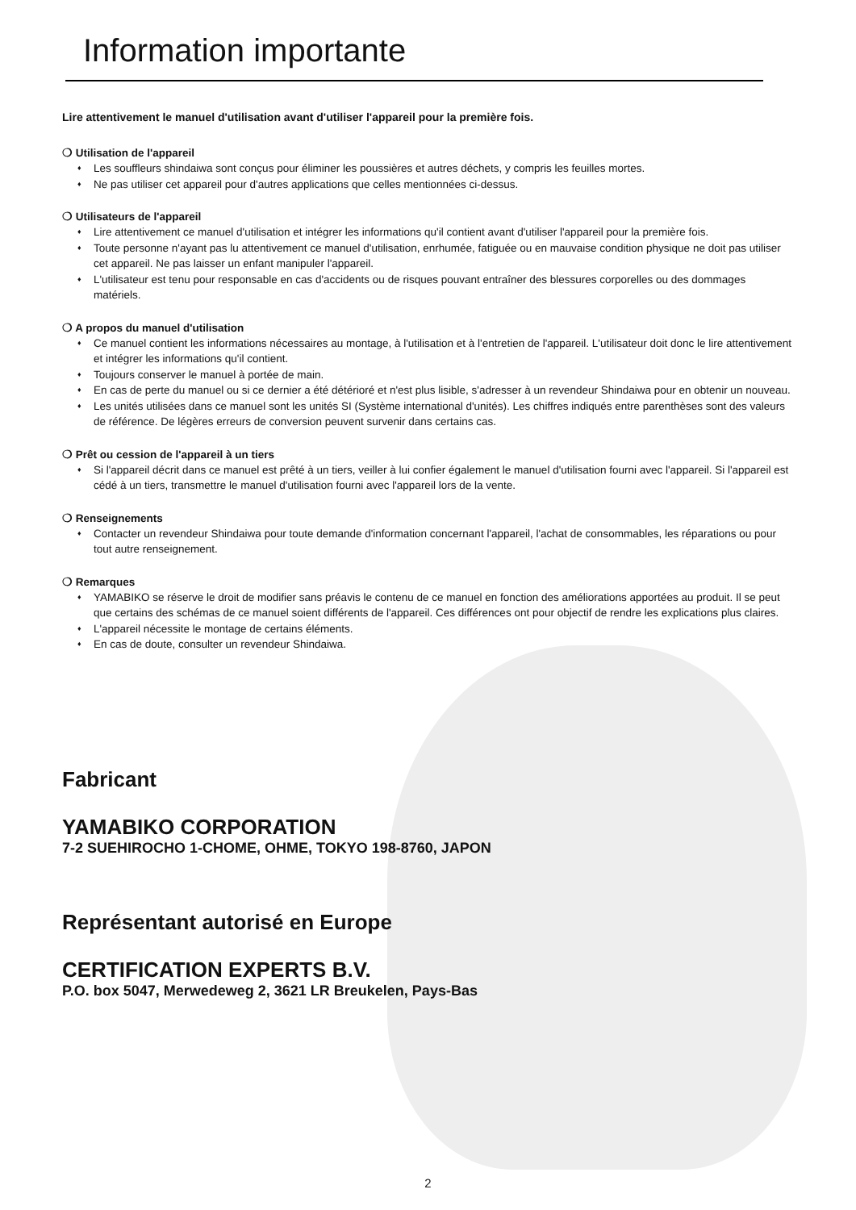Information importante
Lire attentivement le manuel d'utilisation avant d'utiliser l'appareil pour la première fois.
❍ Utilisation de l'appareil
♦ Les souffleurs shindaiwa sont conçus pour éliminer les poussières et autres déchets, y compris les feuilles mortes.
♦ Ne pas utiliser cet appareil pour d'autres applications que celles mentionnées ci-dessus.
❍ Utilisateurs de l'appareil
♦ Lire attentivement ce manuel d'utilisation et intégrer les informations qu'il contient avant d'utiliser l'appareil pour la première fois.
♦ Toute personne n'ayant pas lu attentivement ce manuel d'utilisation, enrhumée, fatiguée ou en mauvaise condition physique ne doit pas utiliser cet appareil. Ne pas laisser un enfant manipuler l'appareil.
♦ L'utilisateur est tenu pour responsable en cas d'accidents ou de risques pouvant entraîner des blessures corporelles ou des dommages matériels.
❍ A propos du manuel d'utilisation
♦ Ce manuel contient les informations nécessaires au montage, à l'utilisation et à l'entretien de l'appareil. L'utilisateur doit donc le lire attentivement et intégrer les informations qu'il contient.
♦ Toujours conserver le manuel à portée de main.
♦ En cas de perte du manuel ou si ce dernier a été détérioré et n'est plus lisible, s'adresser à un revendeur Shindaiwa pour en obtenir un nouveau.
♦ Les unités utilisées dans ce manuel sont les unités SI (Système international d'unités). Les chiffres indiqués entre parenthèses sont des valeurs de référence. De légères erreurs de conversion peuvent survenir dans certains cas.
❍ Prêt ou cession de l'appareil à un tiers
♦ Si l'appareil décrit dans ce manuel est prêté à un tiers, veiller à lui confier également le manuel d'utilisation fourni avec l'appareil. Si l'appareil est cédé à un tiers, transmettre le manuel d'utilisation fourni avec l'appareil lors de la vente.
❍ Renseignements
♦ Contacter un revendeur Shindaiwa pour toute demande d'information concernant l'appareil, l'achat de consommables, les réparations ou pour tout autre renseignement.
❍ Remarques
♦ YAMABIKO se réserve le droit de modifier sans préavis le contenu de ce manuel en fonction des améliorations apportées au produit. Il se peut que certains des schémas de ce manuel soient différents de l'appareil. Ces différences ont pour objectif de rendre les explications plus claires.
♦ L'appareil nécessite le montage de certains éléments.
♦ En cas de doute, consulter un revendeur Shindaiwa.
Fabricant
YAMABIKO CORPORATION
7-2 SUEHIROCHO 1-CHOME, OHME, TOKYO 198-8760, JAPON
Représentant autorisé en Europe
CERTIFICATION EXPERTS B.V.
P.O. box 5047, Merwedeweg 2, 3621 LR Breukelen, Pays-Bas
2